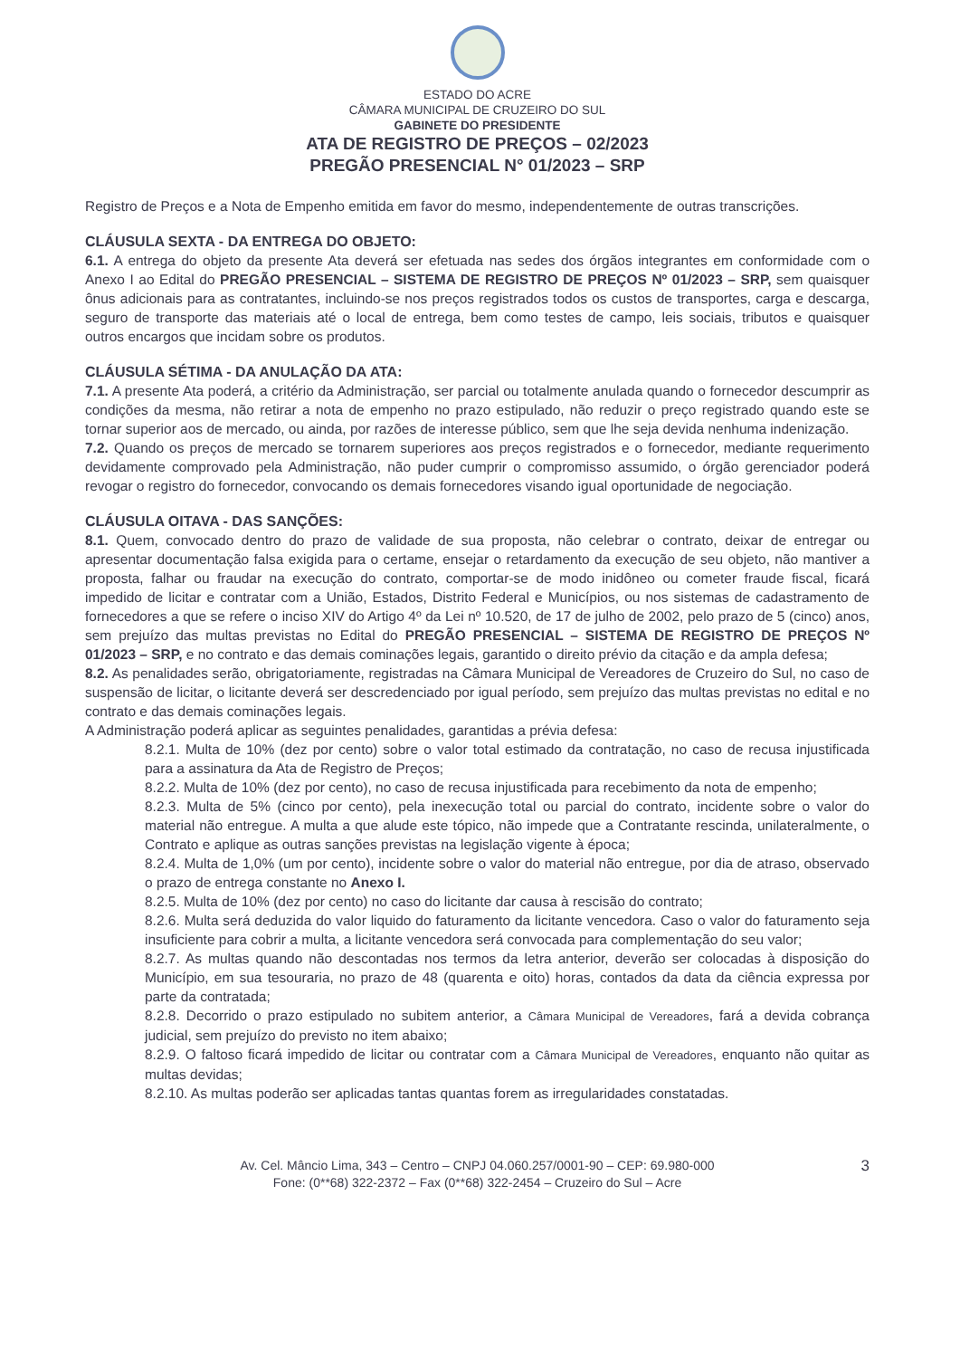ESTADO DO ACRE
CÂMARA MUNICIPAL DE CRUZEIRO DO SUL
GABINETE DO PRESIDENTE
ATA DE REGISTRO DE PREÇOS – 02/2023
PREGÃO PRESENCIAL N° 01/2023 – SRP
Registro de Preços e a Nota de Empenho emitida em favor do mesmo, independentemente de outras transcrições.
CLÁUSULA SEXTA - DA ENTREGA DO OBJETO:
6.1. A entrega do objeto da presente Ata deverá ser efetuada nas sedes dos órgãos integrantes em conformidade com o Anexo I ao Edital do PREGÃO PRESENCIAL – SISTEMA DE REGISTRO DE PREÇOS Nº 01/2023 – SRP, sem quaisquer ônus adicionais para as contratantes, incluindo-se nos preços registrados todos os custos de transportes, carga e descarga, seguro de transporte das materiais até o local de entrega, bem como testes de campo, leis sociais, tributos e quaisquer outros encargos que incidam sobre os produtos.
CLÁUSULA SÉTIMA - DA ANULAÇÃO DA ATA:
7.1. A presente Ata poderá, a critério da Administração, ser parcial ou totalmente anulada quando o fornecedor descumprir as condições da mesma, não retirar a nota de empenho no prazo estipulado, não reduzir o preço registrado quando este se tornar superior aos de mercado, ou ainda, por razões de interesse público, sem que lhe seja devida nenhuma indenização.
7.2. Quando os preços de mercado se tornarem superiores aos preços registrados e o fornecedor, mediante requerimento devidamente comprovado pela Administração, não puder cumprir o compromisso assumido, o órgão gerenciador poderá revogar o registro do fornecedor, convocando os demais fornecedores visando igual oportunidade de negociação.
CLÁUSULA OITAVA - DAS SANÇÕES:
8.1. Quem, convocado dentro do prazo de validade de sua proposta, não celebrar o contrato, deixar de entregar ou apresentar documentação falsa exigida para o certame, ensejar o retardamento da execução de seu objeto, não mantiver a proposta, falhar ou fraudar na execução do contrato, comportar-se de modo inidôneo ou cometer fraude fiscal, ficará impedido de licitar e contratar com a União, Estados, Distrito Federal e Municípios, ou nos sistemas de cadastramento de fornecedores a que se refere o inciso XIV do Artigo 4º da Lei nº 10.520, de 17 de julho de 2002, pelo prazo de 5 (cinco) anos, sem prejuízo das multas previstas no Edital do PREGÃO PRESENCIAL – SISTEMA DE REGISTRO DE PREÇOS Nº 01/2023 – SRP, e no contrato e das demais cominações legais, garantido o direito prévio da citação e da ampla defesa;
8.2. As penalidades serão, obrigatoriamente, registradas na Câmara Municipal de Vereadores de Cruzeiro do Sul, no caso de suspensão de licitar, o licitante deverá ser descredenciado por igual período, sem prejuízo das multas previstas no edital e no contrato e das demais cominações legais.
A Administração poderá aplicar as seguintes penalidades, garantidas a prévia defesa:
8.2.1. Multa de 10% (dez por cento) sobre o valor total estimado da contratação, no caso de recusa injustificada para a assinatura da Ata de Registro de Preços;
8.2.2. Multa de 10% (dez por cento), no caso de recusa injustificada para recebimento da nota de empenho;
8.2.3. Multa de 5% (cinco por cento), pela inexecução total ou parcial do contrato, incidente sobre o valor do material não entregue. A multa a que alude este tópico, não impede que a Contratante rescinda, unilateralmente, o Contrato e aplique as outras sanções previstas na legislação vigente à época;
8.2.4. Multa de 1,0% (um por cento), incidente sobre o valor do material não entregue, por dia de atraso, observado o prazo de entrega constante no Anexo I.
8.2.5. Multa de 10% (dez por cento) no caso do licitante dar causa à rescisão do contrato;
8.2.6. Multa será deduzida do valor liquido do faturamento da licitante vencedora. Caso o valor do faturamento seja insuficiente para cobrir a multa, a licitante vencedora será convocada para complementação do seu valor;
8.2.7. As multas quando não descontadas nos termos da letra anterior, deverão ser colocadas à disposição do Município, em sua tesouraria, no prazo de 48 (quarenta e oito) horas, contados da data da ciência expressa por parte da contratada;
8.2.8. Decorrido o prazo estipulado no subitem anterior, a Câmara Municipal de Vereadores, fará a devida cobrança judicial, sem prejuízo do previsto no item abaixo;
8.2.9. O faltoso ficará impedido de licitar ou contratar com a Câmara Municipal de Vereadores, enquanto não quitar as multas devidas;
8.2.10. As multas poderão ser aplicadas tantas quantas forem as irregularidades constatadas.
Av. Cel. Mâncio Lima, 343 – Centro – CNPJ 04.060.257/0001-90 – CEP: 69.980-000
Fone: (0**68) 322-2372 – Fax (0**68) 322-2454 – Cruzeiro do Sul – Acre
3